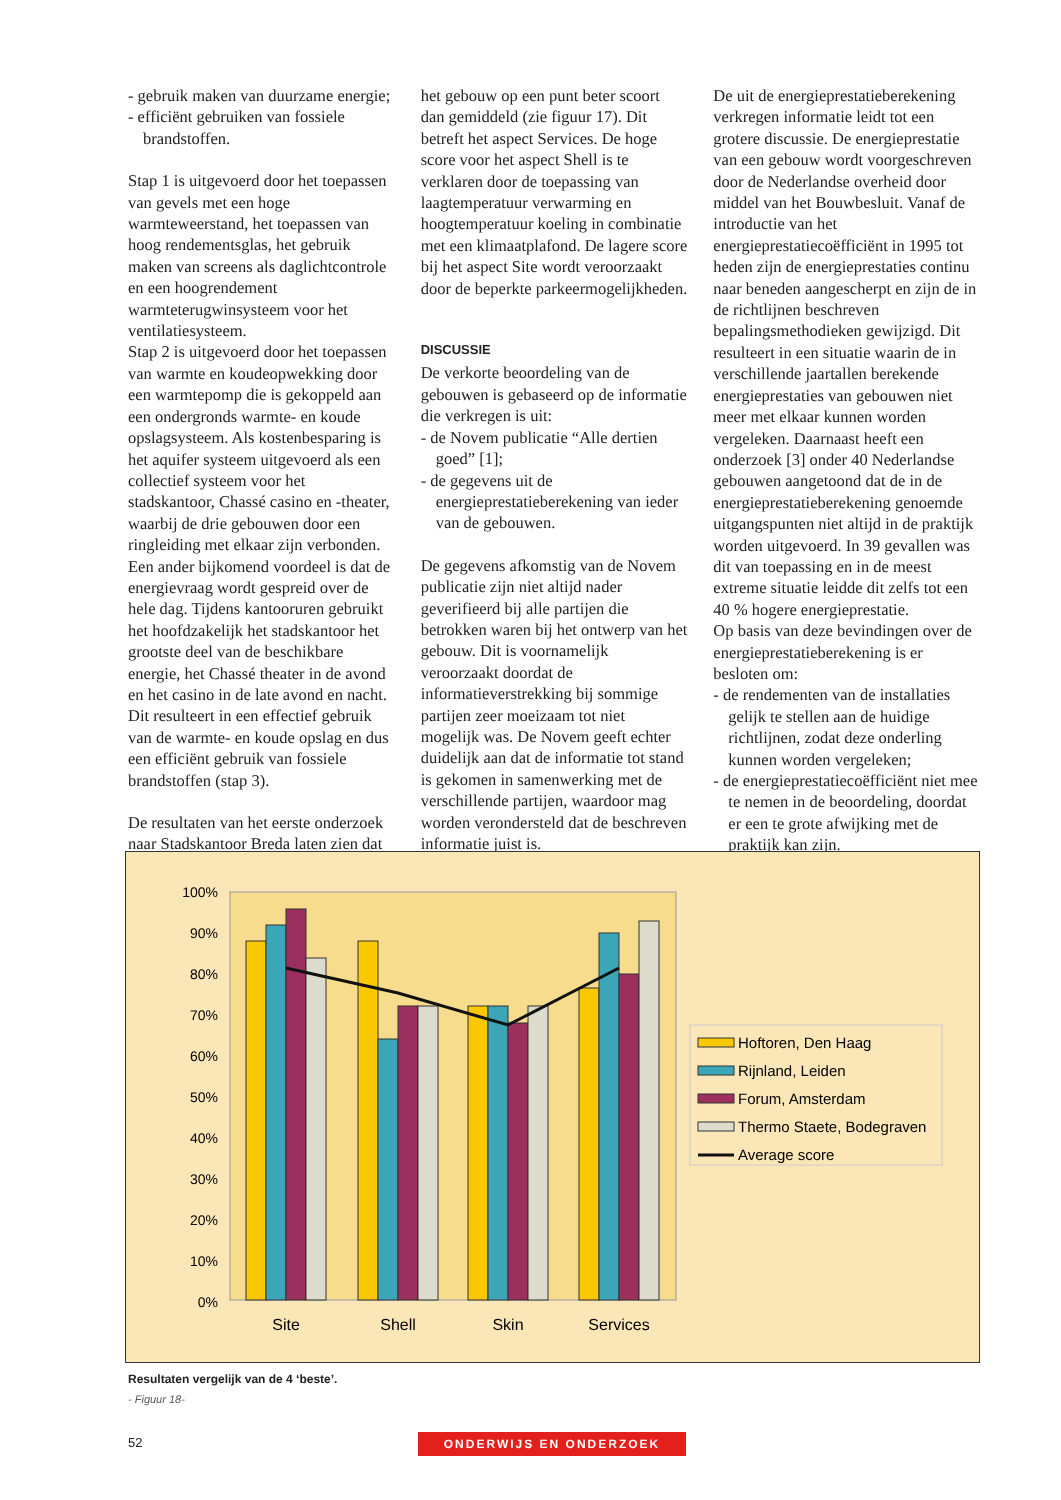- gebruik maken van duurzame energie;
- efficiënt gebruiken van fossiele brandstoffen.
Stap 1 is uitgevoerd door het toepassen van gevels met een hoge warmteweerstand, het toepassen van hoog rendementsglas, het gebruik maken van screens als daglichtcontrole en een hoogrendement warmteterugwinsysteem voor het ventilatiesysteem.
Stap 2 is uitgevoerd door het toepassen van warmte en koudeopwekking door een warmtepomp die is gekoppeld aan een ondergronds warmte- en koude opslagsysteem. Als kostenbesparing is het aquifer systeem uitgevoerd als een collectief systeem voor het stadskantoor, Chassé casino en -theater, waarbij de drie gebouwen door een ringleiding met elkaar zijn verbonden. Een ander bijkomend voordeel is dat de energievraag wordt gespreid over de hele dag. Tijdens kantooruren gebruikt het hoofdzakelijk het stadskantoor het grootste deel van de beschikbare energie, het Chassé theater in de avond en het casino in de late avond en nacht. Dit resulteert in een effectief gebruik van de warmte- en koude opslag en dus een efficiënt gebruik van fossiele brandstoffen (stap 3).
De resultaten van het eerste onderzoek naar Stadskantoor Breda laten zien dat
het gebouw op een punt beter scoort dan gemiddeld (zie figuur 17). Dit betreft het aspect Services. De hoge score voor het aspect Shell is te verklaren door de toepassing van laagtemperatuur verwarming en hoogtemperatuur koeling in combinatie met een klimaatplafond. De lagere score bij het aspect Site wordt veroorzaakt door de beperkte parkeermogelijkheden.
DISCUSSIE
De verkorte beoordeling van de gebouwen is gebaseerd op de informatie die verkregen is uit:
- de Novem publicatie “Alle dertien goed” [1];
- de gegevens uit de energieprestatieberekening van ieder van de gebouwen.
De gegevens afkomstig van de Novem publicatie zijn niet altijd nader geverifieerd bij alle partijen die betrokken waren bij het ontwerp van het gebouw. Dit is voornamelijk veroorzaakt doordat de informatieverstrekking bij sommige partijen zeer moeizaam tot niet mogelijk was. De Novem geeft echter duidelijk aan dat de informatie tot stand is gekomen in samenwerking met de verschillende partijen, waardoor mag worden verondersteld dat de beschreven informatie juist is.
De uit de energieprestatieberekening verkregen informatie leidt tot een grotere discussie. De energieprestatie van een gebouw wordt voorgeschreven door de Nederlandse overheid door middel van het Bouwbesluit. Vanaf de introductie van het energieprestatiecoëfficiënt in 1995 tot heden zijn de energieprestaties continu naar beneden aangescherpt en zijn de in de richtlijnen beschreven bepalingsmethodieken gewijzigd. Dit resulteert in een situatie waarin de in verschillende jaartallen berekende energieprestaties van gebouwen niet meer met elkaar kunnen worden vergeleken. Daarnaast heeft een onderzoek [3] onder 40 Nederlandse gebouwen aangetoond dat de in de energieprestatieberekening genoemde uitgangspunten niet altijd in de praktijk worden uitgevoerd. In 39 gevallen was dit van toepassing en in de meest extreme situatie leidde dit zelfs tot een 40 % hogere energieprestatie.
Op basis van deze bevindingen over de energieprestatieberekening is er besloten om:
- de rendementen van de installaties gelijk te stellen aan de huidige richtlijnen, zodat deze onderling kunnen worden vergeleken;
- de energieprestatiecoëfficiënt niet mee te nemen in de beoordeling, doordat er een te grote afwijking met de praktijk kan zijn.
100%
90%
80%
70%
60%
50%
40%
30%
20%
10%
0%
Site
Shell
Skin
Services
Hoftoren, Den Haag
Rijnland, Leiden
Forum, Amsterdam
Thermo Staete, Bodegraven
Average score
Resultaten vergelijk van de 4 ‘beste’.
- Figuur 18-
52
ONDERWIJS EN ONDERZOEK